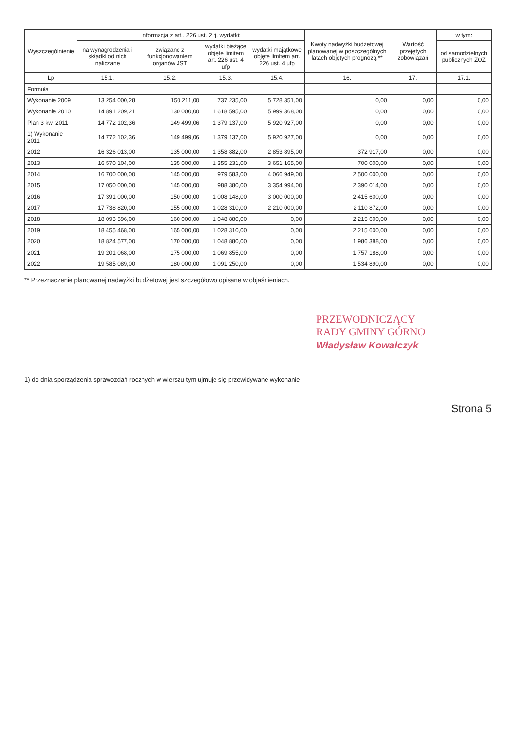| Wyszczególnienie | Informacja z art.. 226 ust. 2 tj. wydatki: | | | | Kwoty nadwyżki budżetowej planowanej w poszczególnych latach objętych prognozą ** | Wartość przejętych zobowiązań | w tym: |
| --- | --- | --- | --- | --- | --- | --- | --- |
| | na wynagrodzenia i składki od nich naliczane | związane z funkcjonowaniem organów JST | wydatki bieżące objęte limitem art. 226 ust. 4 ufp | wydatki majątkowe objęte limitem art. 226 ust. 4 ufp | | | od samodzielnych publicznych ZOZ |
| Lp | 15.1. | 15.2. | 15.3. | 15.4. | 16. | 17. | 17.1. |
| Formuła | | | | | | | |
| Wykonanie 2009 | 13 254 000,28 | 150 211,00 | 737 235,00 | 5 728 351,00 | 0,00 | 0,00 | 0,00 |
| Wykonanie 2010 | 14 891 209,21 | 130 000,00 | 1 618 595,00 | 5 999 368,00 | 0,00 | 0,00 | 0,00 |
| Plan 3 kw. 2011 | 14 772 102,36 | 149 499,06 | 1 379 137,00 | 5 920 927,00 | 0,00 | 0,00 | 0,00 |
| 1) Wykonanie 2011 | 14 772 102,36 | 149 499,06 | 1 379 137,00 | 5 920 927,00 | 0,00 | 0,00 | 0,00 |
| 2012 | 16 326 013,00 | 135 000,00 | 1 358 882,00 | 2 853 895,00 | 372 917,00 | 0,00 | 0,00 |
| 2013 | 16 570 104,00 | 135 000,00 | 1 355 231,00 | 3 651 165,00 | 700 000,00 | 0,00 | 0,00 |
| 2014 | 16 700 000,00 | 145 000,00 | 979 583,00 | 4 066 949,00 | 2 500 000,00 | 0,00 | 0,00 |
| 2015 | 17 050 000,00 | 145 000,00 | 988 380,00 | 3 354 994,00 | 2 390 014,00 | 0,00 | 0,00 |
| 2016 | 17 391 000,00 | 150 000,00 | 1 008 148,00 | 3 000 000,00 | 2 415 600,00 | 0,00 | 0,00 |
| 2017 | 17 738 820,00 | 155 000,00 | 1 028 310,00 | 2 210 000,00 | 2 110 872,00 | 0,00 | 0,00 |
| 2018 | 18 093 596,00 | 160 000,00 | 1 048 880,00 | 0,00 | 2 215 600,00 | 0,00 | 0,00 |
| 2019 | 18 455 468,00 | 165 000,00 | 1 028 310,00 | 0,00 | 2 215 600,00 | 0,00 | 0,00 |
| 2020 | 18 824 577,00 | 170 000,00 | 1 048 880,00 | 0,00 | 1 986 388,00 | 0,00 | 0,00 |
| 2021 | 19 201 068,00 | 175 000,00 | 1 069 855,00 | 0,00 | 1 757 188,00 | 0,00 | 0,00 |
| 2022 | 19 585 089,00 | 180 000,00 | 1 091 250,00 | 0,00 | 1 534 890,00 | 0,00 | 0,00 |
** Przeznaczenie planowanej nadwyżki budżetowej jest szczegółowo opisane w objaśnieniach.
PRZEWODNICZĄCY
RADY GMINY GÓRNO
Władysław Kowalczyk
1) do dnia sporządzenia sprawozdań rocznych w wierszu tym ujmuje się przewidywane wykonanie
Strona 5